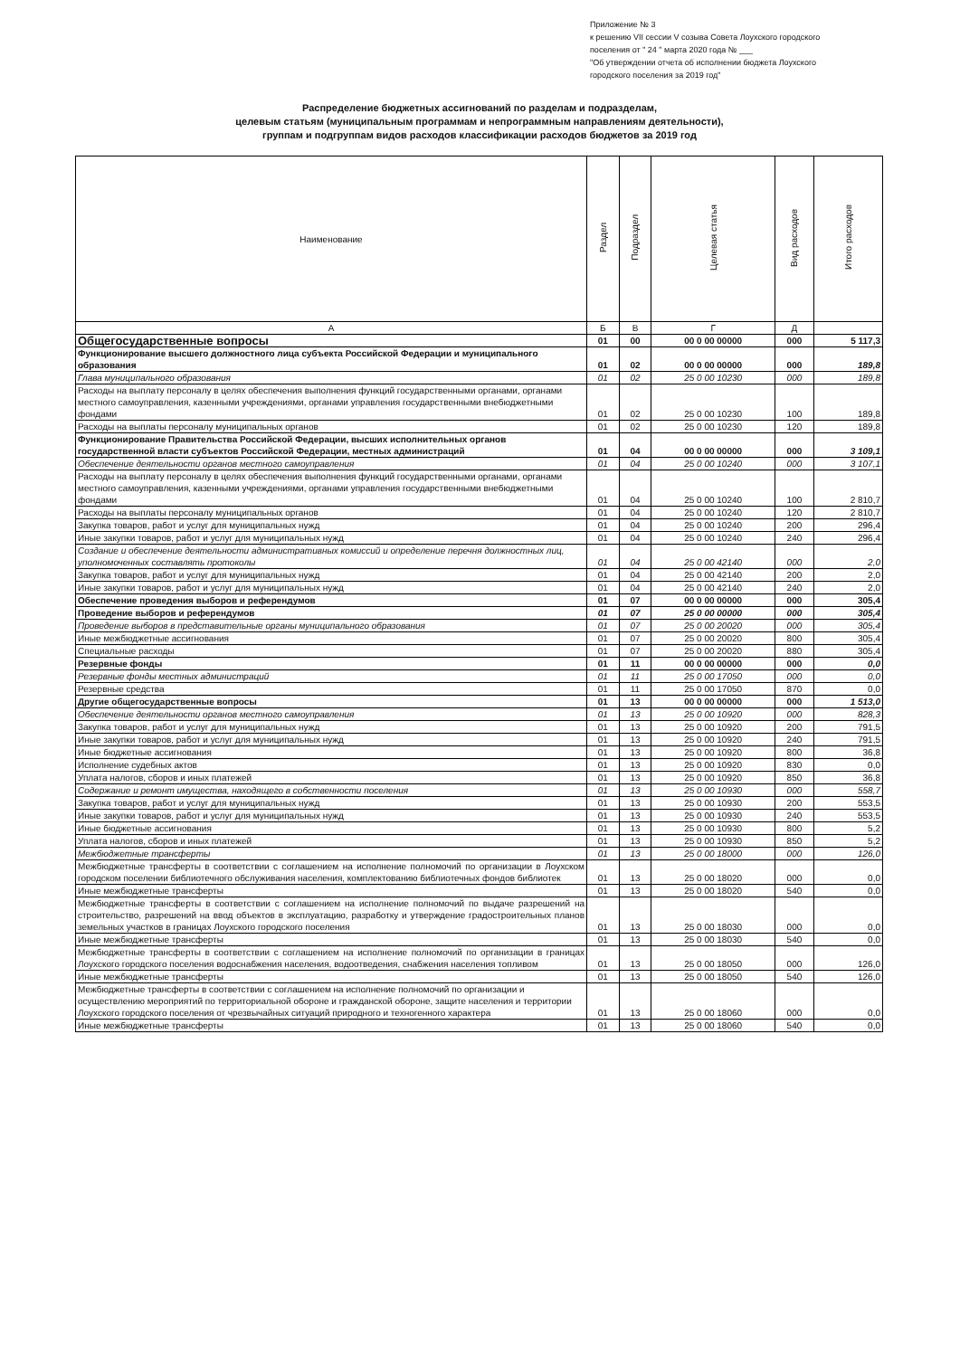Приложение № 3
к решению VII сессии V созыва Совета Лоухского городского
поселения от " 24 " марта 2020 года № ___
"Об утверждении отчета об исполнении бюджета Лоухского
городского поселения за 2019 год"
Распределение бюджетных ассигнований по разделам и подразделам,
целевым статьям (муниципальным программам и непрограммным направлениям деятельности),
группам и подгруппам видов расходов классификации расходов бюджетов за 2019 год
| Наименование | Раздел | Подраздел | Целевая статья | Вид расходов | Итого расходов |
| --- | --- | --- | --- | --- | --- |
| А | Б | В | Г | Д | |
| Общегосударственные вопросы | 01 | 00 | 00 0 00 00000 | 000 | 5 117,3 |
| Функционирование высшего должностного лица субъекта Российской Федерации и муниципального образования | 01 | 02 | 00 0 00 00000 | 000 | 189,8 |
| Глава муниципального образования | 01 | 02 | 25 0 00 10230 | 000 | 189,8 |
| Расходы на выплату персоналу в целях обеспечения выполнения функций государственными органами, органами местного самоуправления, казенными учреждениями, органами управления государственными внебюджетными фондами | 01 | 02 | 25 0 00 10230 | 100 | 189,8 |
| Расходы на выплаты персоналу муниципальных органов | 01 | 02 | 25 0 00 10230 | 120 | 189,8 |
| Функционирование Правительства Российской Федерации, высших исполнительных органов государственной власти субъектов Российской Федерации, местных администраций | 01 | 04 | 00 0 00 00000 | 000 | 3 109,1 |
| Обеспечение деятельности органов местного самоуправления | 01 | 04 | 25 0 00 10240 | 000 | 3 107,1 |
| Расходы на выплату персоналу в целях обеспечения выполнения функций государственными органами, органами местного самоуправления, казенными учреждениями, органами управления государственными внебюджетными фондами | 01 | 04 | 25 0 00 10240 | 100 | 2 810,7 |
| Расходы на выплаты персоналу муниципальных органов | 01 | 04 | 25 0 00 10240 | 120 | 2 810,7 |
| Закупка товаров, работ и услуг для муниципальных нужд | 01 | 04 | 25 0 00 10240 | 200 | 296,4 |
| Иные закупки товаров, работ и услуг для муниципальных нужд | 01 | 04 | 25 0 00 10240 | 240 | 296,4 |
| Создание и обеспечение деятельности административных комиссий и определение перечня должностных лиц, уполномоченных составлять протоколы | 01 | 04 | 25 0 00 42140 | 000 | 2,0 |
| Закупка товаров, работ и услуг для муниципальных нужд | 01 | 04 | 25 0 00 42140 | 200 | 2,0 |
| Иные закупки товаров, работ и услуг для муниципальных нужд | 01 | 04 | 25 0 00 42140 | 240 | 2,0 |
| Обеспечение проведения выборов и референдумов | 01 | 07 | 00 0 00 00000 | 000 | 305,4 |
| Проведение выборов и референдумов | 01 | 07 | 25 0 00 00000 | 000 | 305,4 |
| Проведение выборов в представительные органы муниципального образования | 01 | 07 | 25 0 00 20020 | 000 | 305,4 |
| Иные межбюджетные ассигнования | 01 | 07 | 25 0 00 20020 | 800 | 305,4 |
| Специальные расходы | 01 | 07 | 25 0 00 20020 | 880 | 305,4 |
| Резервные фонды | 01 | 11 | 00 0 00 00000 | 000 | 0,0 |
| Резервные фонды местных администраций | 01 | 11 | 25 0 00 17050 | 000 | 0,0 |
| Резервные средства | 01 | 11 | 25 0 00 17050 | 870 | 0,0 |
| Другие общегосударственные вопросы | 01 | 13 | 00 0 00 00000 | 000 | 1 513,0 |
| Обеспечение деятельности органов местного самоуправления | 01 | 13 | 25 0 00 10920 | 000 | 828,3 |
| Закупка товаров, работ и услуг для муниципальных нужд | 01 | 13 | 25 0 00 10920 | 200 | 791,5 |
| Иные закупки товаров, работ и услуг для муниципальных нужд | 01 | 13 | 25 0 00 10920 | 240 | 791,5 |
| Иные бюджетные ассигнования | 01 | 13 | 25 0 00 10920 | 800 | 36,8 |
| Исполнение судебных актов | 01 | 13 | 25 0 00 10920 | 830 | 0,0 |
| Уплата налогов, сборов и иных платежей | 01 | 13 | 25 0 00 10920 | 850 | 36,8 |
| Содержание и ремонт имущества, находящего в собственности поселения | 01 | 13 | 25 0 00 10930 | 000 | 558,7 |
| Закупка товаров, работ и услуг для муниципальных нужд | 01 | 13 | 25 0 00 10930 | 200 | 553,5 |
| Иные закупки товаров, работ и услуг для муниципальных нужд | 01 | 13 | 25 0 00 10930 | 240 | 553,5 |
| Иные бюджетные ассигнования | 01 | 13 | 25 0 00 10930 | 800 | 5,2 |
| Уплата налогов, сборов и иных платежей | 01 | 13 | 25 0 00 10930 | 850 | 5,2 |
| Межбюджетные трансферты | 01 | 13 | 25 0 00 18000 | 000 | 126,0 |
| Межбюджетные трансферты в соответствии с соглашением на исполнение полномочий по организации в Лоухском городском поселении библиотечного обслуживания населения, комплектованию библиотечных фондов библиотек | 01 | 13 | 25 0 00 18020 | 000 | 0,0 |
| Иные межбюджетные трансферты | 01 | 13 | 25 0 00 18020 | 540 | 0,0 |
| Межбюджетные трансферты в соответствии с соглашением на исполнение полномочий по выдаче разрешений на строительство, разрешений на ввод объектов в эксплуатацию, разработку и утверждение градостроительных планов земельных участков в границах Лоухского городского поселения | 01 | 13 | 25 0 00 18030 | 000 | 0,0 |
| Иные межбюджетные трансферты | 01 | 13 | 25 0 00 18030 | 540 | 0,0 |
| Межбюджетные трансферты в соответствии с соглашением на исполнение полномочий по организации в границах Лоухского городского поселения водоснабжения населения, водоотведения, снабжения населения топливом | 01 | 13 | 25 0 00 18050 | 000 | 126,0 |
| Иные межбюджетные трансферты | 01 | 13 | 25 0 00 18050 | 540 | 126,0 |
| Межбюджетные трансферты в соответствии с соглашением на исполнение полномочий по организации и осуществлению мероприятий по территориальной обороне и гражданской обороне, защите населения и территории Лоухского городского поселения от чрезвычайных ситуаций природного и техногенного характера | 01 | 13 | 25 0 00 18060 | 000 | 0,0 |
| Иные межбюджетные трансферты | 01 | 13 | 25 0 00 18060 | 540 | 0,0 |